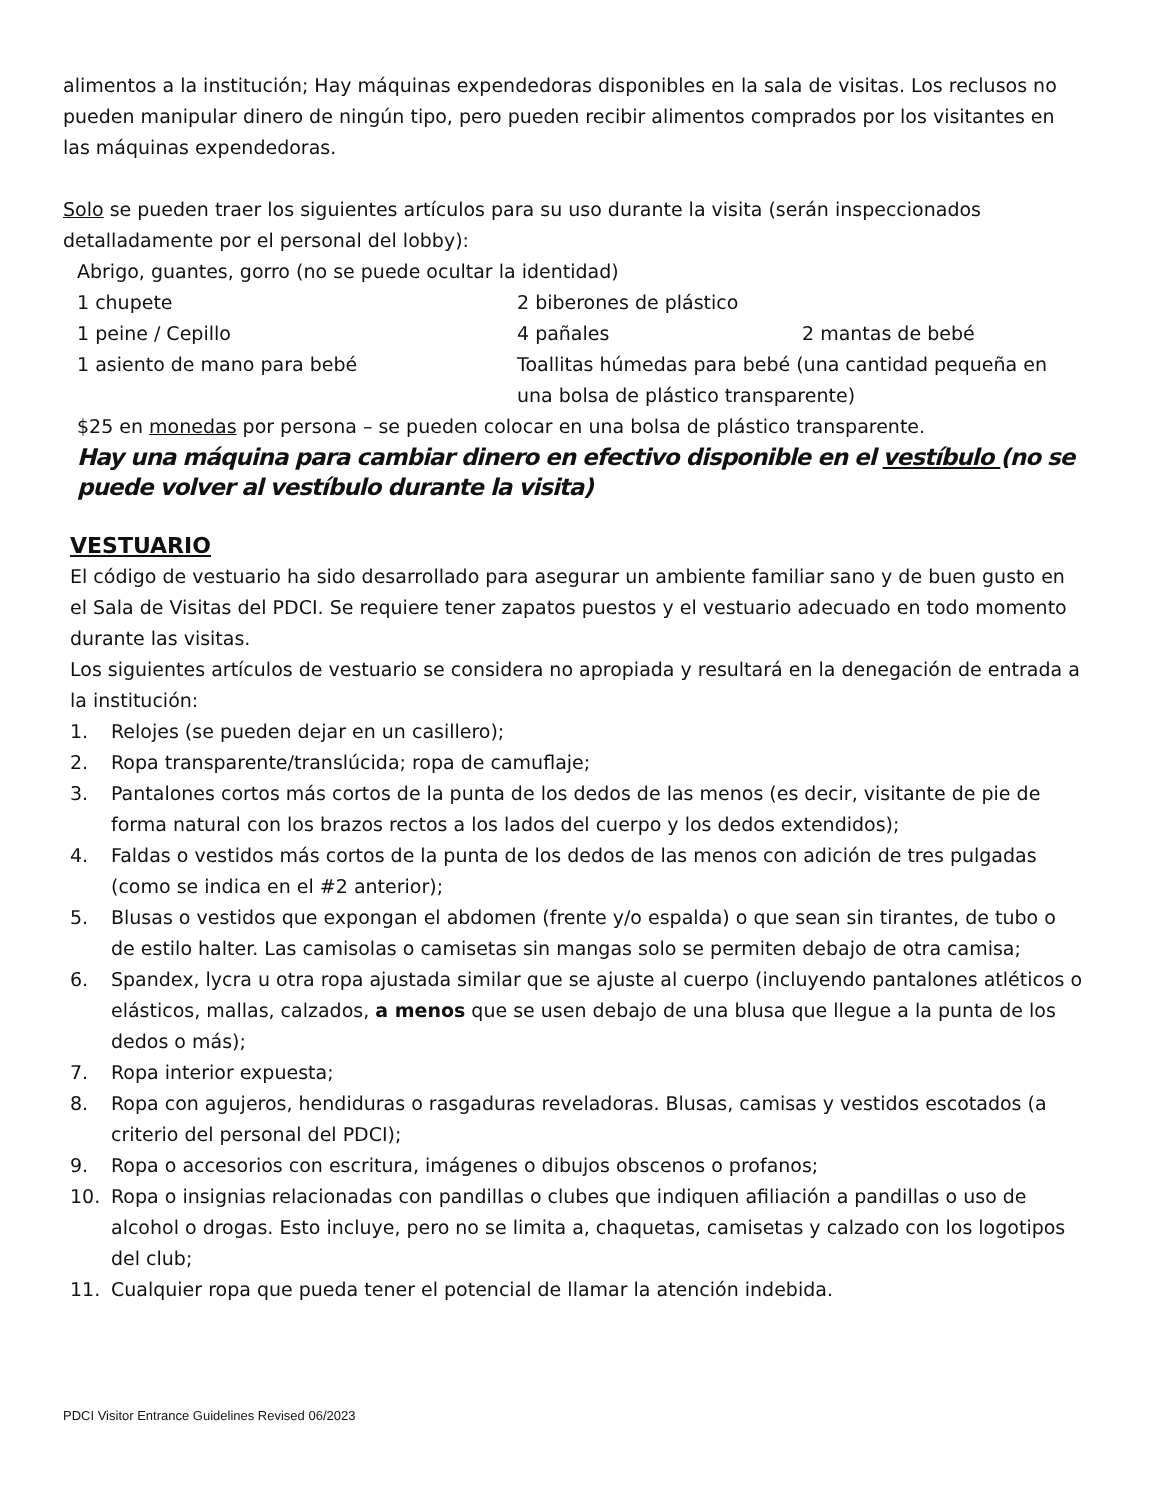alimentos a la institución; Hay máquinas expendedoras disponibles en la sala de visitas. Los reclusos no pueden manipular dinero de ningún tipo, pero pueden recibir alimentos comprados por los visitantes en las máquinas expendedoras.
Solo se pueden traer los siguientes artículos para su uso durante la visita (serán inspeccionados detalladamente por el personal del lobby):
Abrigo, guantes, gorro (no se puede ocultar la identidad)
1 chupete
2 biberones de plástico
1 peine / Cepillo
4 pañales
2 mantas de bebé
1 asiento de mano para bebé
Toallitas húmedas para bebé (una cantidad pequeña en una bolsa de plástico transparente)
$25 en monedas por persona – se pueden colocar en una bolsa de plástico transparente.
Hay una máquina para cambiar dinero en efectivo disponible en el vestíbulo (no se puede volver al vestíbulo durante la visita)
VESTUARIO
El código de vestuario ha sido desarrollado para asegurar un ambiente familiar sano y de buen gusto en el Sala de Visitas del PDCI. Se requiere tener zapatos puestos y el vestuario adecuado en todo momento durante las visitas.
Los siguientes artículos de vestuario se considera no apropiada y resultará en la denegación de entrada a la institución:
1. Relojes (se pueden dejar en un casillero);
2. Ropa transparente/translúcida; ropa de camuflaje;
3. Pantalones cortos más cortos de la punta de los dedos de las menos (es decir, visitante de pie de forma natural con los brazos rectos a los lados del cuerpo y los dedos extendidos);
4. Faldas o vestidos más cortos de la punta de los dedos de las menos con adición de tres pulgadas (como se indica en el #2 anterior);
5. Blusas o vestidos que expongan el abdomen (frente y/o espalda) o que sean sin tirantes, de tubo o de estilo halter. Las camisolas o camisetas sin mangas solo se permiten debajo de otra camisa;
6. Spandex, lycra u otra ropa ajustada similar que se ajuste al cuerpo (incluyendo pantalones atléticos o elásticos, mallas, calzados, a menos que se usen debajo de una blusa que llegue a la punta de los dedos o más);
7. Ropa interior expuesta;
8. Ropa con agujeros, hendiduras o rasgaduras reveladoras. Blusas, camisas y vestidos escotados (a criterio del personal del PDCI);
9. Ropa o accesorios con escritura, imágenes o dibujos obscenos o profanos;
10. Ropa o insignias relacionadas con pandillas o clubes que indiquen afiliación a pandillas o uso de alcohol o drogas. Esto incluye, pero no se limita a, chaquetas, camisetas y calzado con los logotipos del club;
11. Cualquier ropa que pueda tener el potencial de llamar la atención indebida.
PDCI Visitor Entrance Guidelines Revised 06/2023